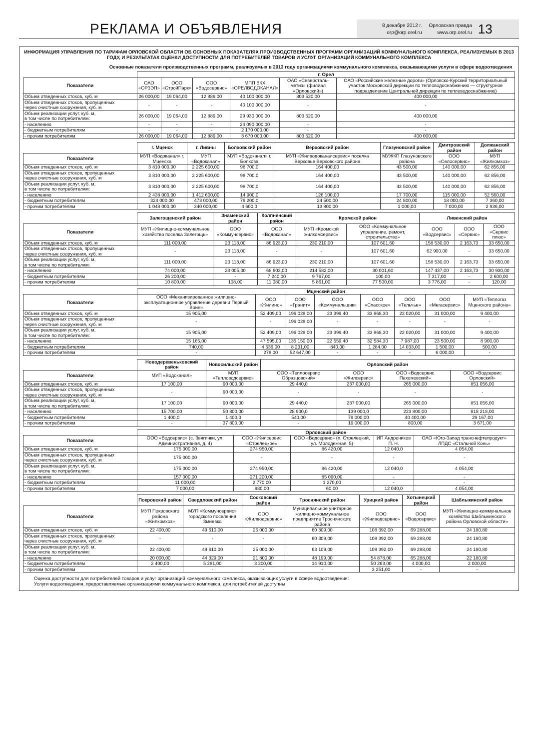РЕКЛАМА И ОБЪЯВЛЕНИЯ
8 декабря 2012 г.
orp@orp.orel.ru
Орловская правда
www.orp.orel.ru
13
ИНФОРМАЦИЯ УПРАВЛЕНИЯ ПО ТАРИФАМ ОРЛОВСКОЙ ОБЛАСТИ ОБ ОСНОВНЫХ ПОКАЗАТЕЛЯХ ПРОИЗВОДСТВЕННЫХ ПРОГРАММ ОРГАНИЗАЦИЙ КОММУНАЛЬНОГО КОМПЛЕКСА, РЕАЛИЗУЕМЫХ В 2013 ГОДУ, И РЕЗУЛЬТАТАХ ОЦЕНКИ ДОСТУПНОСТИ ДЛЯ ПОТРЕБИТЕЛЕЙ ТОВАРОВ И УСЛУГ ОРГАНИЗАЦИЙ КОММУНАЛЬНОГО КОМПЛЕКСА
Основные показатели производственных программ, реализуемых в 2013 году организациями коммунального комплекса, оказывающими услуги в сфере водоотведения
| | г. Орел | | | | | |
| Показатели | ОАО «ОРЗЭП» | ООО «СтройПарк» | ООО «Водосервис» | МПП ВКХ «ОРЕЛВОДОКАНАЛ» | ОАО «Северсталь-метиз» (филиал «Орловский») | ОАО «Российские железные дороги» (Орловско-Курский территориальный участок Московской дирекции по тепловодоснабжению — структурное подразделение Центральной дирекции по тепловодоснабжению) |
| Объем отведенных стоков, куб. м | 26 000,00 | 19 064,00 | 12 889,00 | 40 100 000,00 | 803 520,00 | 400 000,00 |
| Объем отведенных стоков, пропущенных через очистные сооружения, куб. м | - | - | - | 40 100 000,00 | - | - |
| Объем реализации услуг, куб. м, в том числе по потребителям: | 26 000,00 | 19 064,00 | 12 889,00 | 29 930 000,00 | 803 520,00 | 400 000,00 |
| - населению | - | - | - | 24 090 000,00 | - | - |
| - бюджетным потребителям | - | - | - | 2 170 000,00 | - | - |
| - прочим потребителям | 26 000,00 | 19 064,00 | 12 889,00 | 3 670 000,00 | 803 520,00 | 400 000,00 |
| | г. Мценск | г. Ливны | Болховский район | Верховский район | Глазуновский район | Дмитровский район | Должанский район |
| Показатели | МУП «Водоканал» г. Мценска | МУП «Водоканал» | МУП «Водоканал» г. Болхова | МУП «Жилводоканалсервис» поселка Верховье Верховского района | МУЖКП Глазуновского района | ООО «Селосервис» | МУП «Жилкомхоз» |
| Объем отведенных стоков, куб. м | 3 810 000,00 | 2 225 600,00 | 98 700,0 | 164 400,00 | 43 500,00 | 140 000,00 | 62 856,00 |
| Объем отведенных стоков, пропущенных через очистные сооружения, куб. м | 3 810 000,00 | 2 225 600,00 | 98 700,0 | 164 400,00 | 43 500,00 | 140 000,00 | 62 856,00 |
| Объем реализации услуг, куб. м, в том числе по потребителям: | 3 810 000,00 | 2 225 600,00 | 98 700,0 | 164 400,00 | 43 500,00 | 140 000,00 | 62 856,00 |
| - населению | 2 438 000,00 | 1 412 600,00 | 14 900,0 | 126 100,00 | 17 700,00 | 115 000,00 | 52 560,00 |
| - бюджетным потребителям | 324 000,00 | 473 000,00 | 79 200,0 | 24 500,00 | 24 800,00 | 18 000,00 | 7 360,00 |
| - прочим потребителям | 1 048 000,00 | 340 000,00 | 4 600,0 | 13 800,00 | 1 000,00 | 7 000,00 | 2 936,00 |
| | Залегощенский район | Знаменский район | Колпнянский район | Кромской район | | Ливенский район | | |
| Показатели | МУП «Жилищно-коммунальное хозяйство поселка Залегощь» | ООО «Коммунсервис» | ООО «Водоканал» | МУП «Кромской жилкомсервис» | ООО «Коммунальное управление, ремонт, строительство» | ООО «Водсервис» | ООО «Сервис» | ООО «Сервис плюс» |
| Объем отведенных стоков, куб. м | 111 000,00 | 23 113,00 | 86 923,00 | 230 210,00 | 107 601,60 | 158 530,00 | 2 163,73 | 33 650,00 |
| Объем отведенных стоков, пропущенных через очистные сооружения, куб. м | - | 23 113,00 | - | - | 107 601,60 | 62 900,00 | - | 33 650,00 |
| Объем реализации услуг, куб. м, в том числе по потребителям: | 111 000,00 | 23 113,00 | 86 923,00 | 230 210,00 | 107 601,60 | 158 530,00 | 2 163,73 | 33 650,00 |
| - населению | 74 000,00 | 23 005,00 | 68 603,00 | 214 582,00 | 30 001,60 | 147 437,00 | 2 163,73 | 30 930,00 |
| - бюджетным потребителям | 26 200,00 | - | 7 240,00 | 9 767,00 | 100,00 | 7 317,00 | - | 2 600,00 |
| - прочим потребителям | 10 800,00 | 108,00 | 11 080,00 | 5 861,00 | 77 500,00 | 3 776,00 | - | 120,00 |
| | Мценский район | | | | | | | |
| Показатели | ООО «Механизированное жилищно-эксплуатационное управление деревни Первый Воин» | ООО «Жилино» | ООО «Гранит» | ООО «Коммунальщик» | ООО «Спасское» | ООО «Тельчье» | ООО «Мегасервис» | МУП «Теплогаз Мценского района» |
| Объем отведенных стоков, куб. м | 15 905,00 | 52 409,00 | 196 028,00 | 23 399,40 | 33 868,30 | 22 020,00 | 31 000,00 | 9 400,00 |
| Объем отведенных стоков, пропущенных через очистные сооружения, куб. м | - | - | 196 028,00 | - | - | - | - | - |
| Объем реализации услуг, куб. м, в том числе по потребителям: | 15 905,00 | 52 409,00 | 196 028,00 | 23 399,40 | 33 868,30 | 22 020,00 | 31 000,00 | 9 400,00 |
| - населению | 15 165,00 | 47 595,00 | 135 150,00 | 22 559,40 | 32 584,30 | 7 987,00 | 23 500,00 | 8 900,00 |
| - бюджетным потребителям | 740,00 | 4 536,00 | 8 231,00 | 840,00 | 1 284,00 | 14 033,00 | 1 500,00 | 500,00 |
| - прочим потребителям | - | 278,00 | 52 647,00 | - | - | - | 6 000,00 | - |
| | Новодеревеньковский район | Новосильский район | Орловский район | | | |
| Показатели | МУП «Водоканал» | МУП «Тепловодсервис» | ООО «Теплосервис Образцовский» | ООО «Жилсервис» | ООО «Водсервис Пахомовский» | ООО «Водсервис Орловский» |
| Объем отведенных стоков, куб. м | 17 100,00 | 90 000,00 | 29 440,0 | 237 000,00 | 265 000,00 | 851 056,00 |
| Объем отведенных стоков, пропущенных через очистные сооружения, куб. м | - | 90 000,00 | - | - | - | - |
| Объем реализации услуг, куб. м, в том числе по потребителям: | 17 100,00 | 90 000,00 | 29 440,0 | 237 000,00 | 265 000,00 | 851 056,00 |
| - населению | 15 700,00 | 50 800,00 | 28 900,0 | 139 000,0 | 223 800,00 | 818 218,00 |
| - бюджетным потребителям | 1 400,0 | 1 400,0 | 540,00 | 79 000,00 | 40 400,00 | 29 167,00 |
| - прочим потребителям | - | 37 800,00 | - | 19 000,00 | 800,00 | 3 671,00 |
| | Орловский район | | | | |
| Показатели | ООО «Водсервис» (с. Звягинки, ул. Административная, д. 4) | ООО «Жилсервис «Стрелецкое» | ООО «Водсервис» (п. Стрелецкий, ул. Молодежная, 5) | ИП Андроников П. Н. | ОАО «Юго-Запад транснефтепродукт» ЛПДС «Стальной Конь» |
| Объем отведенных стоков, куб. м | 175 000,00 | 274 950,00 | 86 420,00 | 12 040,0 | 4 054,00 |
| Объем отведенных стоков, пропущенных через очистные сооружения, куб. м | 175 000,00 | - | - | - | - |
| Объем реализации услуг, куб. м, в том числе по потребителям: | 175 000,00 | 274 950,00 | 86 420,00 | 12 040,0 | 4 054,00 |
| - населению | 157 000,00 | 271 200,00 | 85 090,00 | - | - |
| - бюджетным потребителям | 11 000,00 | 2 770,00 | 1 270,00 | - | - |
| - прочим потребителям | 7 000,00 | 980,00 | 60,00 | 12 040,0 | 4 054,00 |
| | Покровский район | Свердловский район | Сосковский район | Троснянский район | Урицкий район | Хотынецкий район | Шаблыкинский район |
| Показатели | МУП Покровского района «Жилкомхоз» | МУП «Коммунсервис» городского поселения Змиевка | ООО «Жилводсервис» | Муниципальное унитарное жилищно-коммунальное предприятие Троснянского района | ООО «Жилводсервис» | ООО «Водосервис» | МУП «Жилищно-коммунальное хозяйство Шаблыкинского района Орловской области» |
| Объем отведенных стоков, куб. м | 22 400,00 | 49 610,00 | 25 000,00 | 60 309,00 | 108 392,00 | 69 288,00 | 24 180,80 |
| Объем отведенных стоков, пропущенных через очистные сооружения, куб. м | - | - | - | 60 309,00 | 108 392,00 | 69 288,00 | 24 180,80 |
| Объем реализации услуг, куб. м, в том числе по потребителям: | 22 400,00 | 49 610,00 | 25 000,00 | 63 109,00 | 108 392,00 | 69 288,00 | 24 180,80 |
| - населению | 20 000,00 | 44 329,00 | 21 800,00 | 48 199,00 | 54 878,00 | 65 288,00 | 22 180,80 |
| - бюджетным потребителям | 2 400,00 | 5 281,00 | 3 200,00 | 14 910,00 | 50 263,00 | 4 000,00 | 2 000,00 |
| - прочим потребителям | - | - | - | - | 3 251,00 | - | - |
Оценка доступности для потребителей товаров и услуг организаций коммунального комплекса, оказывающих услуги в сфере водоотведения:
Услуги водоотведения, предоставляемые организациями коммунального комплекса, для потребителей доступны